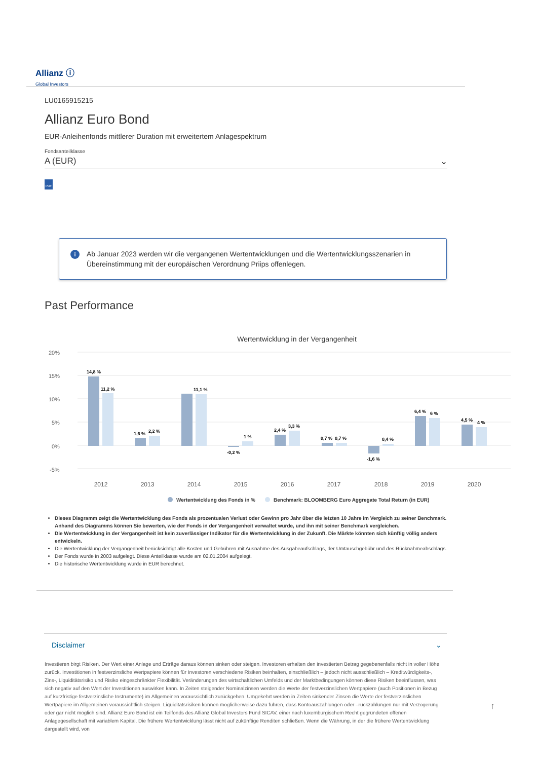Allianz ⓘ
Global Investors
LU0165915215
Allianz Euro Bond
EUR-Anleihenfonds mittlerer Duration mit erweitertem Anlagespektrum
Fondsanteilklasse
A (EUR) ⌄
PDF
i Ab Januar 2023 werden wir die vergangenen Wertentwicklungen und die Wertentwicklungsszenarien in Übereinstimmung mit der europäischen Verordnung Priips offenlegen.
Past Performance
Wertentwicklung in der Vergangenheit
20%
15%
10%
5%
0%
-5%
14,8 %
11,2 %
1,6 %
2,2 %
11,1 %
-0,2 %
1 %
2,4 %
3,3 %
0,7 %
0,7 %
-1,6 %
0,4 %
6,4 %
6 %
4,5 %
4 %
2012
2013
2014
2015
2016
2017
2018
2019
2020
Wertentwicklung des Fonds in %
Benchmark: BLOOMBERG Euro Aggregate Total Return (in EUR)
Dieses Diagramm zeigt die Wertentwicklung des Fonds als prozentualen Verlust oder Gewinn pro Jahr über die letzten 10 Jahre im Vergleich zu seiner Benchmark. Anhand des Diagramms können Sie bewerten, wie der Fonds in der Vergangenheit verwaltet wurde, und ihn mit seiner Benchmark vergleichen.
Die Wertentwicklung in der Vergangenheit ist kein zuverlässiger Indikator für die Wertentwicklung in der Zukunft. Die Märkte könnten sich künftig völlig anders entwickeln.
Die Wertentwicklung der Vergangenheit berücksichtigt alle Kosten und Gebühren mit Ausnahme des Ausgabeaufschlags, der Umtauschgebühr und des Rücknahmeabschlags.
Der Fonds wurde in 2003 aufgelegt. Diese Anteilklasse wurde am 02.01.2004 aufgelegt.
Die historische Wertentwicklung wurde in EUR berechnet.
Disclaimer ⌄
Investieren birgt Risiken. Der Wert einer Anlage und Erträge daraus können sinken oder steigen. Investoren erhalten den investierten Betrag gegebenenfalls nicht in voller Höhe zurück. Investitionen in festverzinsliche Wertpapiere können für Investoren verschiedene Risiken beinhalten, einschließlich – jedoch nicht ausschließlich – Kreditwürdigkeits-, Zins-, Liquiditätsrisiko und Risiko eingeschränkter Flexibilität. Veränderungen des wirtschaftlichen Umfelds und der Marktbedingungen können diese Risiken beeinflussen, was sich negativ auf den Wert der Investitionen auswirken kann. In Zeiten steigender Nominalzinsen werden die Werte der festverzinslichen Wertpapiere (auch Positionen in Bezug auf kurzfristige festverzinsliche Instrumente) im Allgemeinen voraussichtlich zurückgehen. Umgekehrt werden in Zeiten sinkender Zinsen die Werte der festverzinslichen Wertpapiere im Allgemeinen voraussichtlich steigen. Liquiditätsrisiken können möglicherweise dazu führen, dass Kontoauszahlungen oder –rückzahlungen nur mit Verzögerung oder gar nicht möglich sind. Allianz Euro Bond ist ein Teilfonds des Allianz Global Investors Fund SICAV, einer nach luxemburgischem Recht gegründeten offenen Anlagegesellschaft mit variablem Kapital. Die frühere Wertentwicklung lässt nicht auf zukünftige Renditen schließen. Wenn die Währung, in der die frühere Wertentwicklung dargestellt wird, von
↑